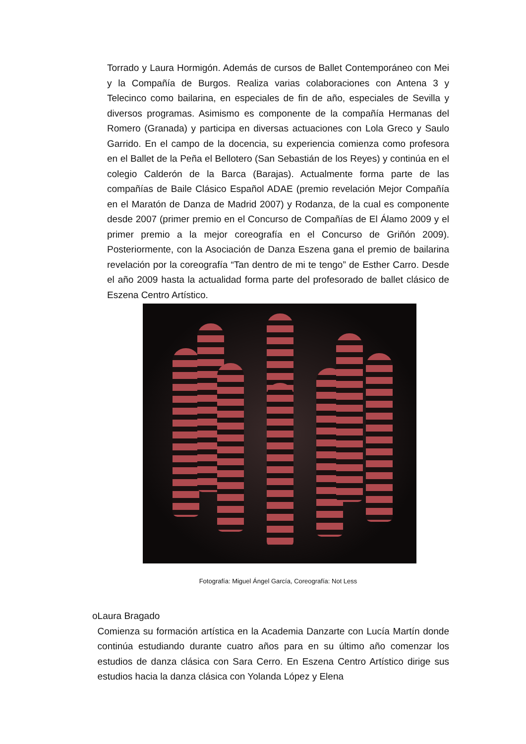Torrado y Laura Hormigón. Además de cursos de Ballet Contemporáneo con Mei y la Compañía de Burgos. Realiza varias colaboraciones con Antena 3 y Telecinco como bailarina, en especiales de fin de año, especiales de Sevilla y diversos programas. Asimismo es componente de la compañía Hermanas del Romero (Granada) y participa en diversas actuaciones con Lola Greco y Saulo Garrido. En el campo de la docencia, su experiencia comienza como profesora en el Ballet de la Peña el Bellotero (San Sebastián de los Reyes) y continúa en el colegio Calderón de la Barca (Barajas). Actualmente forma parte de las compañías de Baile Clásico Español ADAE (premio revelación Mejor Compañía en el Maratón de Danza de Madrid 2007) y Rodanza, de la cual es componente desde 2007 (primer premio en el Concurso de Compañías de El Álamo 2009 y el primer premio a la mejor coreografía en el Concurso de Griñón 2009). Posteriormente, con la Asociación de Danza Eszena gana el premio de bailarina revelación por la coreografía “Tan dentro de mi te tengo” de Esther Carro. Desde el año 2009 hasta la actualidad forma parte del profesorado de ballet clásico de Eszena Centro Artístico.
Fotografía: Miguel Ángel García, Coreografía: Not Less
o Laura Bragado
Comienza su formación artística en la Academia Danzarte con Lucía Martín donde continúa estudiando durante cuatro años para en su último año comenzar los estudios de danza clásica con Sara Cerro. En Eszena Centro Artístico dirige sus estudios hacia la danza clásica con Yolanda López y Elena